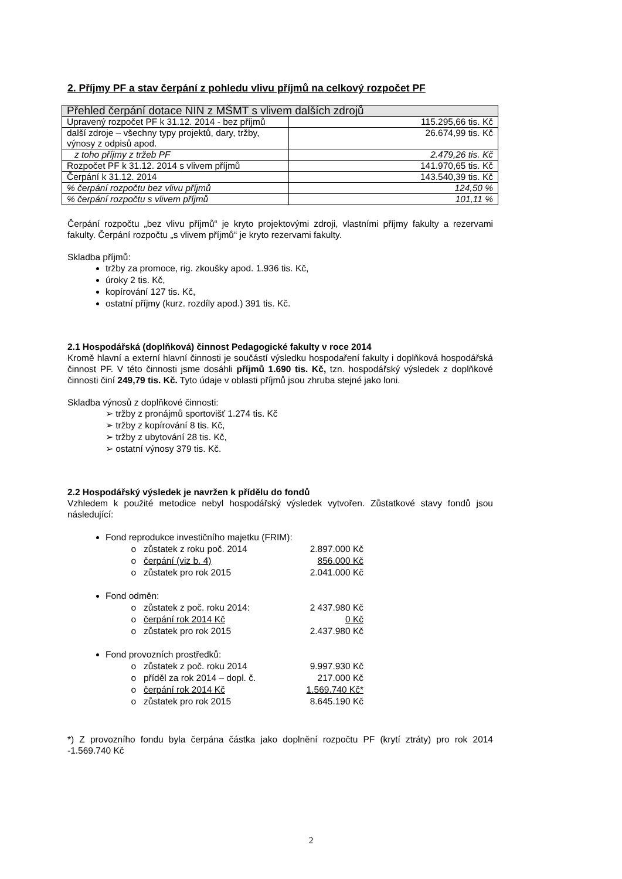2. Příjmy PF a stav čerpání z pohledu vlivu příjmů na celkový rozpočet PF
| Přehled čerpání dotace NIN z MŠMT s vlivem dalších zdrojů | |
| Upravený rozpočet PF k 31.12. 2014 - bez příjmů | 115.295,66 tis. Kč |
| další zdroje – všechny typy projektů, dary, tržby, výnosy z odpisů apod. | 26.674,99 tis. Kč |
| z toho příjmy z tržeb PF | 2.479,26 tis. Kč |
| Rozpočet PF k 31.12. 2014 s vlivem příjmů | 141.970,65 tis. Kč |
| Čerpání k 31.12. 2014 | 143.540,39 tis. Kč |
| % čerpání rozpočtu bez vlivu příjmů | 124,50 % |
| % čerpání rozpočtu s vlivem příjmů | 101,11 % |
Čerpání rozpočtu „bez vlivu příjmů“ je kryto projektovými zdroji, vlastními příjmy fakulty a rezervami fakulty. Čerpání rozpočtu „s vlivem příjmů“ je kryto rezervami fakulty.
Skladba příjmů:
tržby za promoce, rig. zkoušky apod. 1.936 tis. Kč,
úroky 2 tis. Kč,
kopírování 127 tis. Kč,
ostatní příjmy (kurz. rozdíly apod.) 391 tis. Kč.
2.1 Hospodářská (doplňková) činnost Pedagogické fakulty v roce 2014
Kromě hlavní a externí hlavní činnosti je součástí výsledku hospodaření fakulty i doplňková hospodářská činnost PF. V této činnosti jsme dosáhli příjmů 1.690 tis. Kč, tzn. hospodářský výsledek z doplňkové činnosti činí 249,79 tis. Kč. Tyto údaje v oblasti příjmů jsou zhruba stejné jako loni.
Skladba výnosů z doplňkové činnosti:
➢ tržby z pronájmů sportovišť 1.274 tis. Kč
➢ tržby z kopírování 8 tis. Kč,
➢ tržby z ubytování 28 tis. Kč,
➢ ostatní výnosy 379 tis. Kč.
2.2 Hospodářský výsledek je navržen k přídělu do fondů
Vzhledem k použité metodice nebyl hospodářský výsledek vytvořen. Zůstatkové stavy fondů jsou následující:
Fond reprodukce investičního majetku (FRIM):
zůstatek z roku poč. 2014 2.897.000 Kč
čerpání (viz b. 4) 856.000 Kč
zůstatek pro rok 2015 2.041.000 Kč
Fond odměn:
zůstatek z poč. roku 2014: 2 437.980 Kč
čerpání rok 2014 Kč 0 Kč
zůstatek pro rok 2015 2.437.980 Kč
Fond provozních prostředků:
zůstatek z poč. roku 2014 9.997.930 Kč
příděl za rok 2014 – dopl. č. 217.000 Kč
čerpání rok 2014 Kč 1.569.740 Kč*
zůstatek pro rok 2015 8.645.190 Kč
*) Z provozního fondu byla čerpána částka jako doplnění rozpočtu PF (krytí ztráty) pro rok 2014 -1.569.740 Kč
2